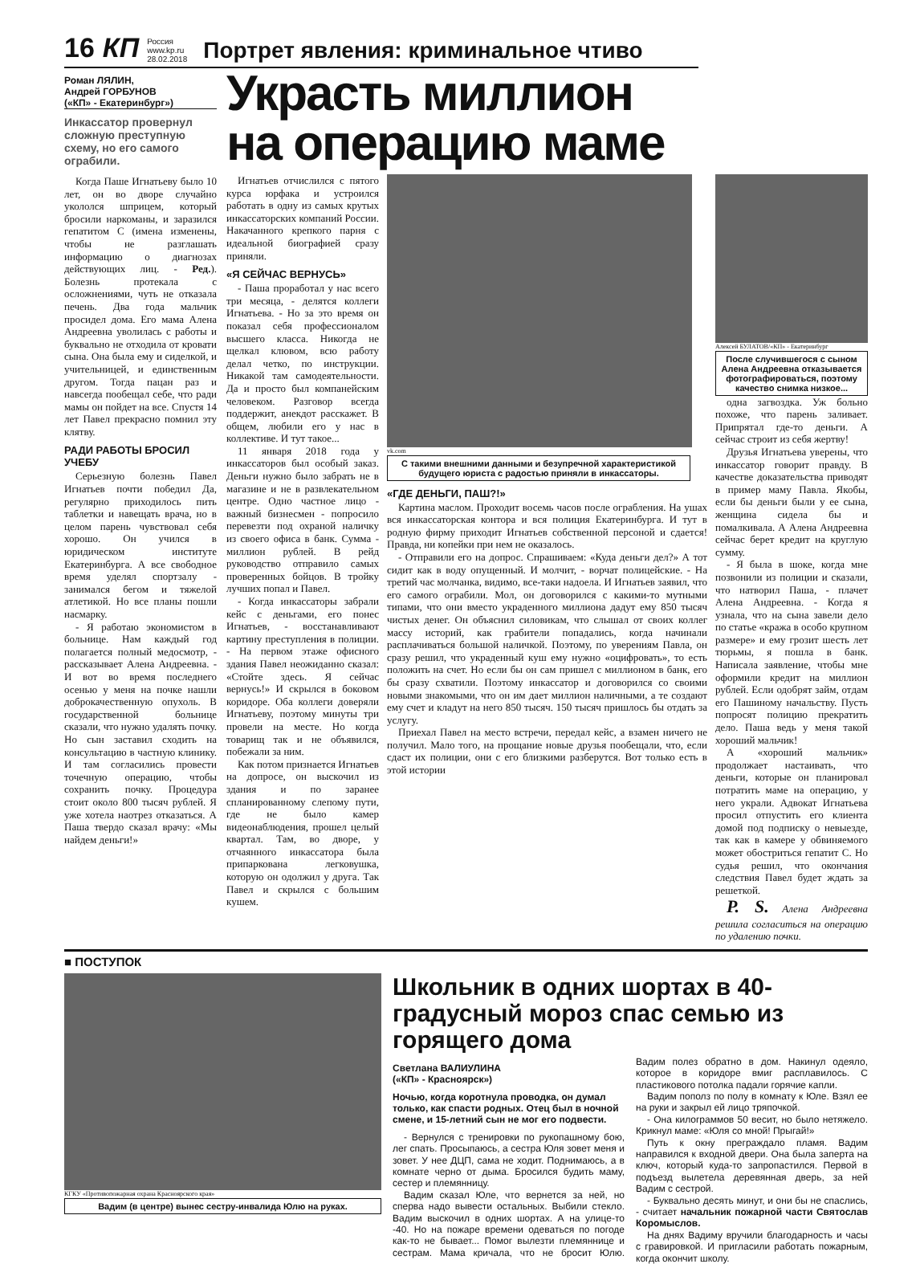16 КП Россия
www.kp.ru
28.02.2018 Портрет явления: криминальное чтиво
Роман ЛЯЛИН,
Андрей ГОРБУНОВ
(«КП» - Екатеринбург»)
Инкассатор провернул сложную преступную схему, но его самого ограбили.
Когда Паше Игнатьеву было 10 лет, он во дворе случайно укололся шприцем, который бросили наркоманы, и заразился гепатитом С (имена изменены, чтобы не разглашать информацию о диагнозах действующих лиц. - Ред.). Болезнь протекала с осложнениями, чуть не отказала печень. Два года мальчик просидел дома. Его мама Алена Андреевна уволилась с работы и буквально не отходила от кровати сына. Она была ему и сиделкой, и учительницей, и единственным другом. Тогда пацан раз и навсегда пообещал себе, что ради мамы он пойдет на все. Спустя 14 лет Павел прекрасно помнил эту клятву.
РАДИ РАБОТЫ БРОСИЛ УЧЕБУ
Серьезную болезнь Павел Игнатьев почти победил Да, регулярно приходилось пить таблетки и навещать врача, но в целом парень чувствовал себя хорошо. Он учился в юридическом институте Екатеринбурга. А все свободное время уделял спортзалу - занимался бегом и тяжелой атлетикой. Но все планы пошли насмарку.
- Я работаю экономистом в больнице. Нам каждый год полагается полный медосмотр, - рассказывает Алена Андреевна. - И вот во время последнего осенью у меня на почке нашли доброкачественную опухоль. В государственной больнице сказали, что нужно удалять почку. Но сын заставил сходить на консультацию в частную клинику. И там согласились провести точечную операцию, чтобы сохранить почку. Процедура стоит около 800 тысяч рублей. Я уже хотела наотрез отказаться. А Паша твердо сказал врачу: «Мы найдем деньги!»
Украсть миллион
на операцию маме
Игнатьев отчислился с пятого курса юрфака и устроился работать в одну из самых крутых инкассаторских компаний России. Накачанного крепкого парня с идеальной биографией сразу приняли.
«Я СЕЙЧАС ВЕРНУСЬ»
- Паша проработал у нас всего три месяца, - делятся коллеги Игнатьева. - Но за это время он показал себя профессионалом высшего класса. Никогда не щелкал клювом, всю работу делал четко, по инструкции. Никакой там самодеятельности. Да и просто был компанейским человеком. Разговор всегда поддержит, анекдот расскажет. В общем, любили его у нас в коллективе. И тут такое...
11 января 2018 года у инкассаторов был особый заказ. Деньги нужно было забрать не в магазине и не в развлекательном центре. Одно частное лицо - важный бизнесмен - попросило перевезти под охраной наличку из своего офиса в банк. Сумма - миллион рублей. В рейд руководство отправило самых проверенных бойцов. В тройку лучших попал и Павел.
- Когда инкассаторы забрали кейс с деньгами, его понес Игнатьев, - восстанавливают картину преступления в полиции. - На первом этаже офисного здания Павел неожиданно сказал: «Стойте здесь. Я сейчас вернусь!» И скрылся в боковом коридоре. Оба коллеги доверяли Игнатьеву, поэтому минуты три провели на месте. Но когда товарищ так и не объявился, побежали за ним.
Как потом признается Игнатьев на допросе, он выскочил из здания и по заранее спланированному слепому пути, где не было камер видеонаблюдения, прошел целый квартал. Там, во дворе, у отчаянного инкассатора была припаркована легковушка, которую он одолжил у друга. Так Павел и скрылся с большим кушем.
vk.com
С такими внешними данными и безупречной характеристикой будущего юриста с радостью приняли в инкассаторы.
«ГДЕ ДЕНЬГИ, ПАШ?!»
Картина маслом. Проходит восемь часов после ограбления. На ушах вся инкассаторская контора и вся полиция Екатеринбурга. И тут в родную фирму приходит Игнатьев собственной персоной и сдается! Правда, ни копейки при нем не оказалось.
- Отправили его на допрос. Спрашиваем: «Куда деньги дел?» А тот сидит как в воду опущенный. И молчит, - ворчат полицейские. - На третий час молчанка, видимо, все-таки надоела. И Игнатьев заявил, что его самого ограбили. Мол, он договорился с какими-то мутными типами, что они вместо украденного миллиона дадут ему 850 тысяч чистых денег. Он объяснил силовикам, что слышал от своих коллег массу историй, как грабители попадались, когда начинали расплачиваться большой наличкой. Поэтому, по уверениям Павла, он сразу решил, что украденный куш ему нужно «оцифровать», то есть положить на счет. Но если бы он сам пришел с миллионом в банк, его бы сразу схватили. Поэтому инкассатор и договорился со своими новыми знакомыми, что он им дает миллион наличными, а те создают ему счет и кладут на него 850 тысяч. 150 тысяч пришлось бы отдать за услугу.
Приехал Павел на место встречи, передал кейс, а взамен ничего не получил. Мало того, на прощание новые друзья пообещали, что, если сдаст их полиции, они с его близкими разберутся. Вот только есть в этой истории
Алексей БУЛАТОВ/«КП» - Екатеринбург
После случившегося с сыном Алена Андреевна отказывается фотографироваться, поэтому качество снимка низкое...
одна загвоздка. Уж больно похоже, что парень заливает. Припрятал где-то деньги. А сейчас строит из себя жертву!
Друзья Игнатьева уверены, что инкассатор говорит правду. В качестве доказательства приводят в пример маму Павла. Якобы, если бы деньги были у ее сына, женщина сидела бы и помалкивала. А Алена Андреевна сейчас берет кредит на круглую сумму.
- Я была в шоке, когда мне позвонили из полиции и сказали, что натворил Паша, - плачет Алена Андреевна. - Когда я узнала, что на сына завели дело по статье «кража в особо крупном размере» и ему грозит шесть лет тюрьмы, я пошла в банк. Написала заявление, чтобы мне оформили кредит на миллион рублей. Если одобрят займ, отдам его Пашиному начальству. Пусть попросят полицию прекратить дело. Паша ведь у меня такой хороший мальчик!
А «хороший мальчик» продолжает настаивать, что деньги, которые он планировал потратить маме на операцию, у него украли. Адвокат Игнатьева просил отпустить его клиента домой под подписку о невыезде, так как в камере у обвиняемого может обостриться гепатит С. Но судья решил, что окончания следствия Павел будет ждать за решеткой.
P. S. Алена Андреевна решила согласиться на операцию по удалению почки.
■ ПОСТУПОК
КГКУ «Противопожарная охрана Красноярского края»
Вадим (в центре) вынес сестру-инвалида Юлю на руках.
Школьник в одних шортах в 40-градусный мороз спас семью из горящего дома
Светлана ВАЛИУЛИНА
(«КП» - Красноярск»)
Ночью, когда коротнула проводка, он думал только, как спасти родных. Отец был в ночной смене, и 15-летний сын не мог его подвести.
- Вернулся с тренировки по рукопашному бою, лег спать. Просыпаюсь, а сестра Юля зовет меня и зовет. У нее ДЦП, сама не ходит. Поднимаюсь, а в комнате черно от дыма. Бросился будить маму, сестер и племянницу.
Вадим сказал Юле, что вернется за ней, но сперва надо вывести остальных. Выбили стекло. Вадим выскочил в одних шортах. А на улице-то -40. Но на пожаре времени одеваться по погоде как-то не бывает... Помог вылезти племяннице и сестрам. Мама кричала, что не бросит Юлю. Вадим полез обратно в дом. Накинул одеяло, которое в коридоре вмиг расплавилось. С пластикового потолка падали горячие капли.
Вадим пополз по полу в комнату к Юле. Взял ее на руки и закрыл ей лицо тряпочкой.
- Она килограммов 50 весит, но было нетяжело. Крикнул маме: «Юля со мной! Прыгай!»
Путь к окну преграждало пламя. Вадим направился к входной двери. Она была заперта на ключ, который куда-то запропастился. Первой в подъезд вылетела деревянная дверь, за ней Вадим с сестрой.
- Буквально десять минут, и они бы не спаслись, - считает начальник пожарной части Святослав Коромыслов.
На днях Вадиму вручили благодарность и часы с гравировкой. И пригласили работать пожарным, когда окончит школу.